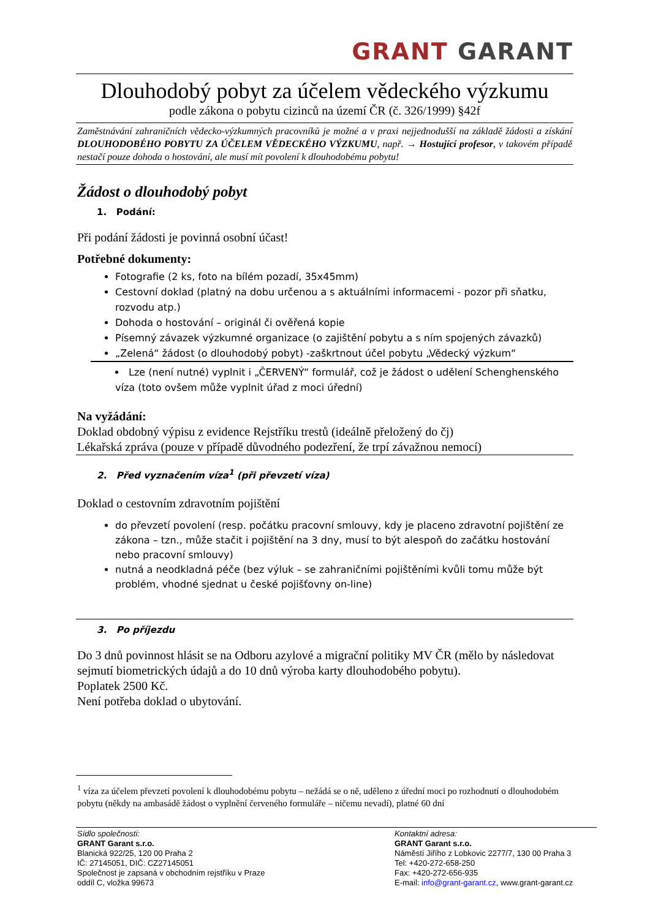GRANT GARANT
Dlouhodobý pobyt za účelem vědeckého výzkumu
podle zákona o pobytu cizinců na území ČR (č. 326/1999) §42f
Zaměstnávání zahraničních vědecko-výzkumných pracovníků je možné a v praxi nejjednodušší na základě žádosti a získání DLOUHODOBÉHO POBYTU ZA ÚČELEM VĚDECKÉHO VÝZKUMU, např. → Hostující profesor, v takovém případě nestačí pouze dohoda o hostování, ale musí mít povolení k dlouhodobému pobytu!
Žádost o dlouhodobý pobyt
1. Podání:
Při podání žádosti je povinná osobní účast!
Potřebné dokumenty:
Fotografie (2 ks, foto na bílém pozadí, 35x45mm)
Cestovní doklad (platný na dobu určenou a s aktuálními informacemi - pozor při sňatku, rozvodu atp.)
Dohoda o hostování – originál či ověřená kopie
Písemný závazek výzkumné organizace (o zajištění pobytu a s ním spojených závazků)
„Zelená“ žádost (o dlouhodobý pobyt) -zaškrtnout účel pobytu „Vědecký výzkum“
Lze (není nutné) vyplnit i „ČERVENÝ“ formulář, což je žádost o udělení Schenghenského víza (toto ovšem může vyplnit úřad z moci úřední)
Na vyžádání:
Doklad obdobný výpisu z evidence Rejstříku trestů (ideálně přeložený do čj)
Lékařská zpráva (pouze v případě důvodného podezření, že trpí závažnou nemocí)
2. Před vyznačením víza<sup>1</sup> (při převzetí víza)
Doklad o cestovním zdravotním pojištění
do převzetí povolení (resp. počátku pracovní smlouvy, kdy je placeno zdravotní pojištění ze zákona – tzn., může stačit i pojištění na 3 dny, musí to být alespoň do začátku hostování nebo pracovní smlouvy)
nutná a neodkladná péče (bez výluk – se zahraničními pojištěními kvůli tomu může být problém, vhodné sjednat u české pojišťovny on-line)
3. Po příjezdu
Do 3 dnů povinnost hlásit se na Odboru azylové a migrační politiky MV ČR (mělo by následovat sejmutí biometrických údajů a do 10 dnů výroba karty dlouhodobého pobytu).
Poplatek 2500 Kč.
Není potřeba doklad o ubytování.
<sup>1</sup> víza za účelem převzetí povolení k dlouhodobému pobytu – nežádá se o ně, uděleno z úřední moci po rozhodnutí o dlouhodobém pobytu (někdy na ambasádě žádost o vyplnění červeného formuláře – ničemu nevadí), platné 60 dní
Sídlo společnosti:
GRANT Garant s.r.o.
Blanická 922/25, 120 00 Praha 2
IČ: 27145051, DIČ: CZ27145051
Společnost je zapsaná v obchodním rejstříku v Praze
oddíl C, vložka 99673
Kontaktní adresa:
GRANT Garant s.r.o.
Náměstí Jiřího z Lobkovic 2277/7, 130 00 Praha 3
Tel: +420-272-658-250
Fax: +420-272-656-935
E-mail: info@grant-garant.cz, www.grant-garant.cz